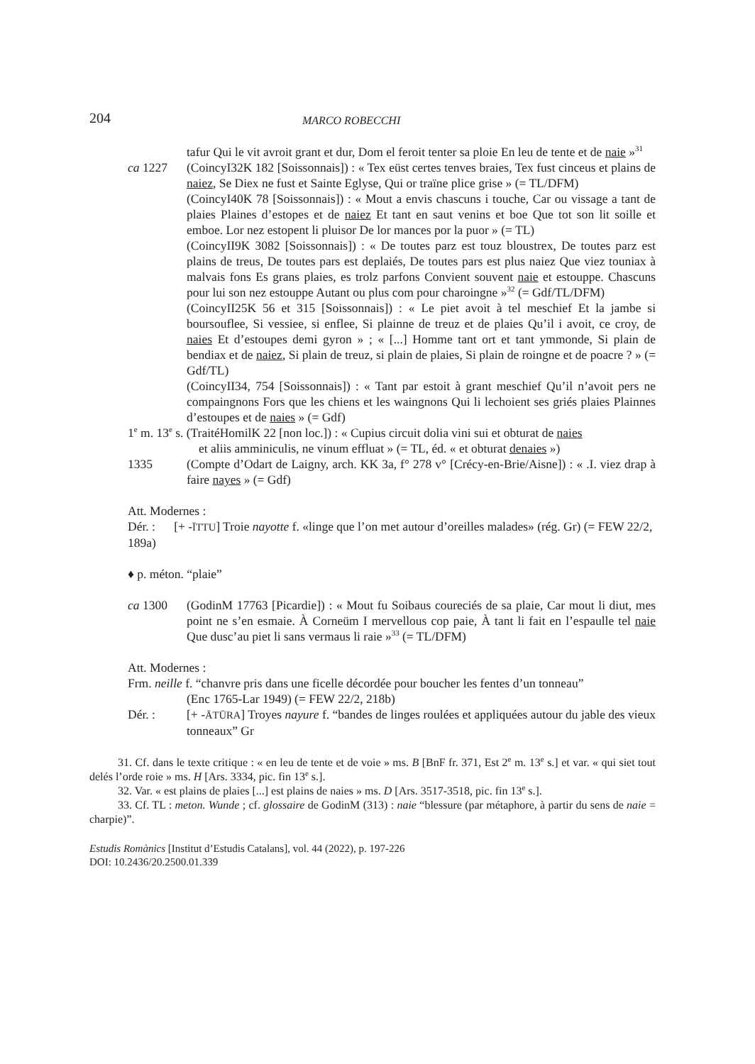204 MARCO ROBECCHI
tafur Qui le vit avroit grant et dur, Dom el feroit tenter sa ploie En leu de tente et de naie »<sup>31</sup>
ca 1227 (CoincyI32K 182 [Soissonnais]) : « Tex eüst certes tenves braies, Tex fust cinceus et plains de naiez, Se Diex ne fust et Sainte Eglyse, Qui or traïne plice grise » (= TL/DFM)
(CoincyI40K 78 [Soissonnais]) : « Mout a envis chascuns i touche, Car ou vissage a tant de plaies Plaines d’estopes et de naiez Et tant en saut venins et boe Que tot son lit soille et emboe. Lor nez estopent li pluisor De lor mances por la puor » (= TL)
(CoincyII9K 3082 [Soissonnais]) : « De toutes parz est touz bloustrex, De toutes parz est plains de treus, De toutes pars est deplaiés, De toutes pars est plus naiez Que viez touniax à malvais fons Es grans plaies, es trolz parfons Convient souvent naie et estouppe. Chascuns pour lui son nez estouppe Autant ou plus com pour charoingne »<sup>32</sup> (= Gdf/TL/DFM)
(CoincyII25K 56 et 315 [Soissonnais]) : « Le piet avoit à tel meschief Et la jambe si boursouflee, Si vessiee, si enflee, Si plainne de treuz et de plaies Qu’il i avoit, ce croy, de naies Et d’estoupes demi gyron » ; « [...] Homme tant ort et tant ymmonde, Si plain de bendiax et de naiez, Si plain de treuz, si plain de plaies, Si plain de roingne et de poacre ? » (= Gdf/TL)
(CoincyII34, 754 [Soissonnais]) : « Tant par estoit à grant meschief Qu’il n’avoit pers ne compaingnons Fors que les chiens et les waingnons Qui li lechoient ses griés plaies Plainnes d’estoupes et de naies » (= Gdf)
1<sup>e</sup> m. 13<sup>e</sup> s. (TraitéHomilK 22 [non loc.]) : « Cupius circuit dolia vini sui et obturat de naies
et aliis amminiculis, ne vinum effluat » (= TL, éd. « et obturat denaies »)
1335 (Compte d’Odart de Laigny, arch. KK 3a, f° 278 v° [Crécy-en-Brie/Aisne]) : « .I. viez drap à faire nayes » (= Gdf)
Att. Modernes :
Dér. : [+ -ĪTTU] Troie nayotte f. «linge que l’on met autour d’oreilles malades» (rég. Gr) (= FEW 22/2, 189a)
♦ p. méton. “plaie”
ca 1300 (GodinM 17763 [Picardie]) : « Mout fu Soibaus coureciés de sa plaie, Car mout li diut, mes point ne s’en esmaie. À Corneüm I mervellous cop paie, À tant li fait en l’espaulle tel naie Que dusc’au piet li sans vermaus li raie »<sup>33</sup> (= TL/DFM)
Att. Modernes :
Frm. neille f. “chanvre pris dans une ficelle décordée pour boucher les fentes d’un tonneau”
(Enc 1765-Lar 1949) (= FEW 22/2, 218b)
Dér. : [+ -ĀTŪRA] Troyes nayure f. “bandes de linges roulées et appliquées autour du jable des vieux tonneaux” Gr
31. Cf. dans le texte critique : « en leu de tente et de voie » ms. B [BnF fr. 371, Est 2<sup>e</sup> m. 13<sup>e</sup> s.] et var. « qui siet tout delés l’orde roie » ms. H [Ars. 3334, pic. fin 13<sup>e</sup> s.].
32. Var. « est plains de plaies [...] est plains de naies » ms. D [Ars. 3517-3518, pic. fin 13<sup>e</sup> s.].
33. Cf. TL : meton. Wunde ; cf. glossaire de GodinM (313) : naie “blessure (par métaphore, à partir du sens de naie = charpie)”.
Estudis Romànics [Institut d’Estudis Catalans], vol. 44 (2022), p. 197-226
DOI: 10.2436/20.2500.01.339